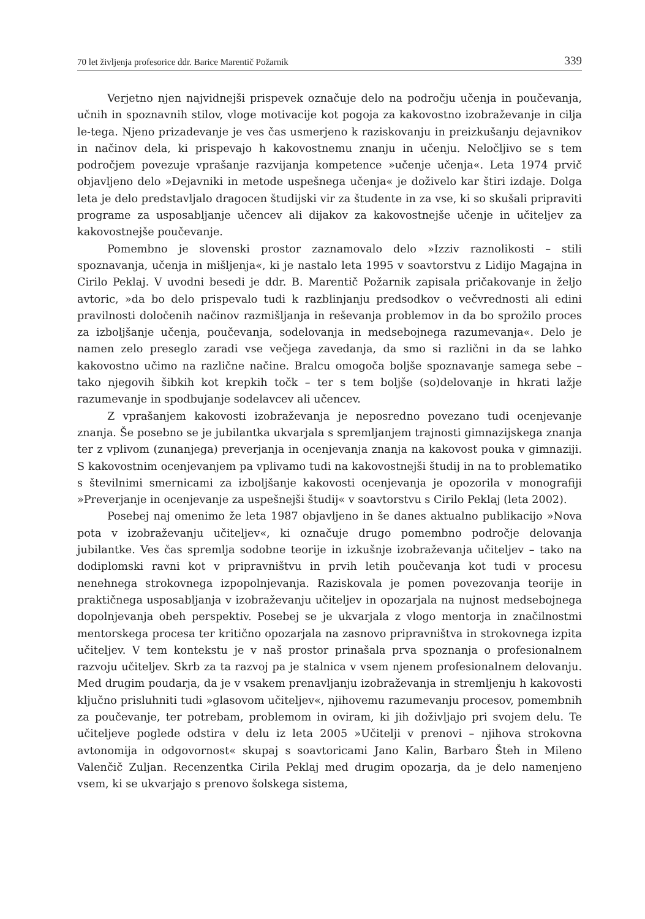70 let življenja profesorice ddr. Barice Marentič Požarnik 339
Verjetno njen najvidnejši prispevek označuje delo na področju učenja in poučevanja, učnih in spoznavnih stilov, vloge motivacije kot pogoja za kakovostno izobraževanje in cilja le-tega. Njeno prizadevanje je ves čas usmerjeno k raziskovanju in preizkušanju dejavnikov in načinov dela, ki prispevajo h kakovostnemu znanju in učenju. Neločljivo se s tem področjem povezuje vprašanje razvijanja kompetence »učenje učenja«. Leta 1974 prvič objavljeno delo »Dejavniki in metode uspešnega učenja« je doživelo kar štiri izdaje. Dolga leta je delo predstavljalo dragocen študijski vir za študente in za vse, ki so skušali pripraviti programe za usposabljanje učencev ali dijakov za kakovostnejše učenje in učiteljev za kakovostnejše poučevanje.
Pomembno je slovenski prostor zaznamovalo delo »Izziv raznolikosti – stili spoznavanja, učenja in mišljenja«, ki je nastalo leta 1995 v soavtorstvu z Lidijo Magajna in Cirilo Peklaj. V uvodni besedi je ddr. B. Marentič Požarnik zapisala pričakovanje in željo avtoric, »da bo delo prispevalo tudi k razblinjanju predsodkov o večvrednosti ali edini pravilnosti določenih načinov razmišljanja in reševanja problemov in da bo sprožilo proces za izboljšanje učenja, poučevanja, sodelovanja in medsebojnega razumevanja«. Delo je namen zelo preseglo zaradi vse večjega zavedanja, da smo si različni in da se lahko kakovostno učimo na različne načine. Bralcu omogoča boljše spoznavanje samega sebe – tako njegovih šibkih kot krepkih točk – ter s tem boljše (so)delovanje in hkrati lažje razumevanje in spodbujanje sodelavcev ali učencev.
Z vprašanjem kakovosti izobraževanja je neposredno povezano tudi ocenjevanje znanja. Še posebno se je jubilantka ukvarjala s spremljanjem trajnosti gimnazijskega znanja ter z vplivom (zunanjega) preverjanja in ocenjevanja znanja na kakovost pouka v gimnaziji. S kakovostnim ocenjevanjem pa vplivamo tudi na kakovostnejši študij in na to problematiko s številnimi smernicami za izboljšanje kakovosti ocenjevanja je opozorila v monografiji »Preverjanje in ocenjevanje za uspešnejši študij« v soavtorstvu s Cirilo Peklaj (leta 2002).
Posebej naj omenimo že leta 1987 objavljeno in še danes aktualno publikacijo »Nova pota v izobraževanju učiteljev«, ki označuje drugo pomembno področje delovanja jubilantke. Ves čas spremlja sodobne teorije in izkušnje izobraževanja učiteljev – tako na dodiplomski ravni kot v pripravništvu in prvih letih poučevanja kot tudi v procesu nenehnega strokovnega izpopolnjevanja. Raziskovala je pomen povezovanja teorije in praktičnega usposabljanja v izobraževanju učiteljev in opozarjala na nujnost medsebojnega dopolnjevanja obeh perspektiv. Posebej se je ukvarjala z vlogo mentorja in značilnostmi mentorskega procesa ter kritično opozarjala na zasnovo pripravništva in strokovnega izpita učiteljev. V tem kontekstu je v naš prostor prinašala prva spoznanja o profesionalnem razvoju učiteljev. Skrb za ta razvoj pa je stalnica v vsem njenem profesionalnem delovanju. Med drugim poudarja, da je v vsakem prenavljanju izobraževanja in stremljenju h kakovosti ključno prisluhniti tudi »glasovom učiteljev«, njihovemu razumevanju procesov, pomembnih za poučevanje, ter potrebam, problemom in oviram, ki jih doživljajo pri svojem delu. Te učiteljeve poglede odstira v delu iz leta 2005 »Učitelji v prenovi – njihova strokovna avtonomija in odgovornost« skupaj s soavtoricami Jano Kalin, Barbaro Šteh in Mileno Valenčič Zuljan. Recenzentka Cirila Peklaj med drugim opozarja, da je delo namenjeno vsem, ki se ukvarjajo s prenovo šolskega sistema,